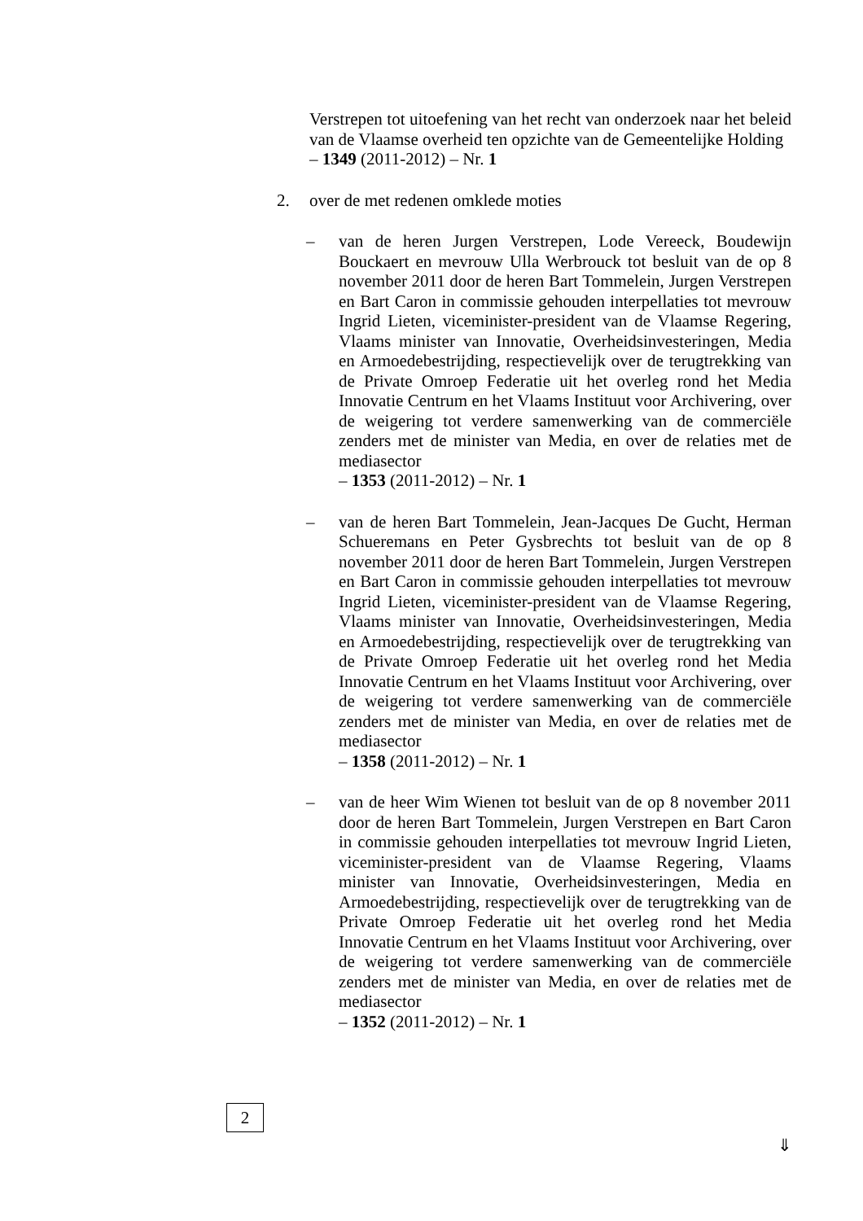Verstrepen tot uitoefening van het recht van onderzoek naar het beleid van de Vlaamse overheid ten opzichte van de Gemeentelijke Holding
– 1349 (2011-2012) – Nr. 1
2. over de met redenen omklede moties
– van de heren Jurgen Verstrepen, Lode Vereeck, Boudewijn Bouckaert en mevrouw Ulla Werbrouck tot besluit van de op 8 november 2011 door de heren Bart Tommelein, Jurgen Verstrepen en Bart Caron in commissie gehouden interpellaties tot mevrouw Ingrid Lieten, viceminister-president van de Vlaamse Regering, Vlaams minister van Innovatie, Overheidsinvesteringen, Media en Armoedebestrijding, respectievelijk over de terugtrekking van de Private Omroep Federatie uit het overleg rond het Media Innovatie Centrum en het Vlaams Instituut voor Archivering, over de weigering tot verdere samenwerking van de commerciële zenders met de minister van Media, en over de relaties met de mediasector
– 1353 (2011-2012) – Nr. 1
– van de heren Bart Tommelein, Jean-Jacques De Gucht, Herman Schueremans en Peter Gysbrechts tot besluit van de op 8 november 2011 door de heren Bart Tommelein, Jurgen Verstrepen en Bart Caron in commissie gehouden interpellaties tot mevrouw Ingrid Lieten, viceminister-president van de Vlaamse Regering, Vlaams minister van Innovatie, Overheidsinvesteringen, Media en Armoedebestrijding, respectievelijk over de terugtrekking van de Private Omroep Federatie uit het overleg rond het Media Innovatie Centrum en het Vlaams Instituut voor Archivering, over de weigering tot verdere samenwerking van de commerciële zenders met de minister van Media, en over de relaties met de mediasector
– 1358 (2011-2012) – Nr. 1
– van de heer Wim Wienen tot besluit van de op 8 november 2011 door de heren Bart Tommelein, Jurgen Verstrepen en Bart Caron in commissie gehouden interpellaties tot mevrouw Ingrid Lieten, viceminister-president van de Vlaamse Regering, Vlaams minister van Innovatie, Overheidsinvesteringen, Media en Armoedebestrijding, respectievelijk over de terugtrekking van de Private Omroep Federatie uit het overleg rond het Media Innovatie Centrum en het Vlaams Instituut voor Archivering, over de weigering tot verdere samenwerking van de commerciële zenders met de minister van Media, en over de relaties met de mediasector
– 1352 (2011-2012) – Nr. 1
2
⇓